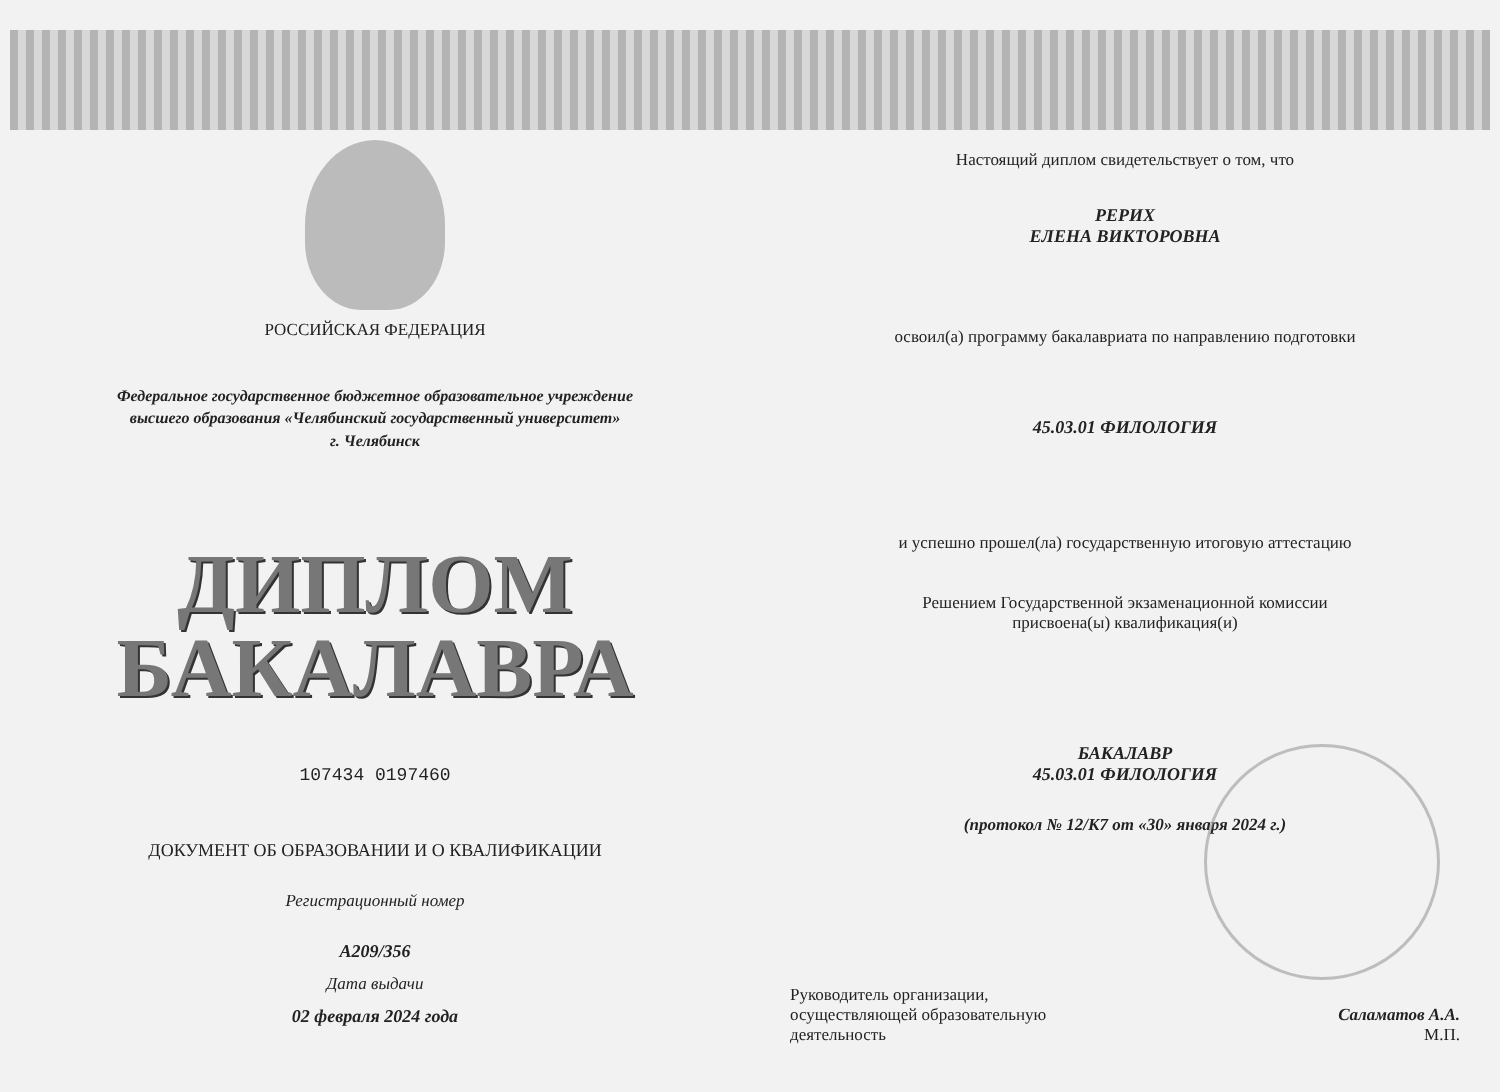РОССИЙСКАЯ ФЕДЕРАЦИЯ
Федеральное государственное бюджетное образовательное учреждение
высшего образования «Челябинский государственный университет»
г. Челябинск
ДИПЛОМ
БАКАЛАВРА
107434 0197460
ДОКУМЕНТ ОБ ОБРАЗОВАНИИ И О КВАЛИФИКАЦИИ
Регистрационный номер
А209/356
Дата выдачи
02 февраля 2024 года
Настоящий диплом свидетельствует о том, что
РЕРИХ
ЕЛЕНА ВИКТОРОВНА
освоил(а) программу бакалавриата по направлению подготовки
45.03.01 ФИЛОЛОГИЯ
и успешно прошел(ла) государственную итоговую аттестацию
Решением Государственной экзаменационной комиссии
присвоена(ы) квалификация(и)
БАКАЛАВР
45.03.01 ФИЛОЛОГИЯ
(протокол № 12/К7 от «30» января 2024 г.)
Руководитель организации,
осуществляющей образовательную
деятельность
Саламатов А.А.
М.П.